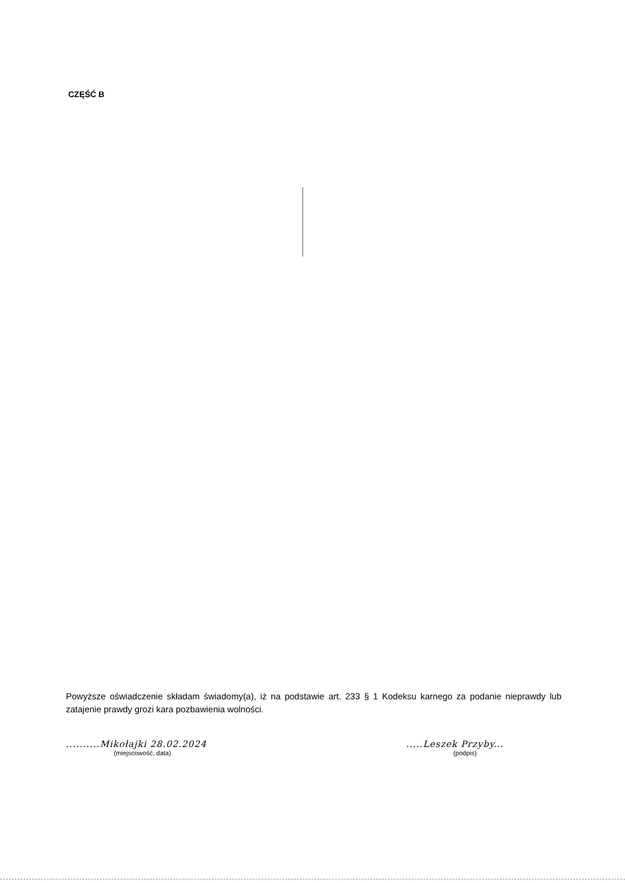CZĘŚĆ B
Powyższe oświadczenie składam świadomy(a), iż na podstawie art. 233 § 1 Kodeksu karnego za podanie nieprawdy lub zatajenie prawdy grozi kara pozbawienia wolności.
..........Mikołajki 28.02.2024
(miejscowość, data)
.....Leszek Przyby...
(podpis)